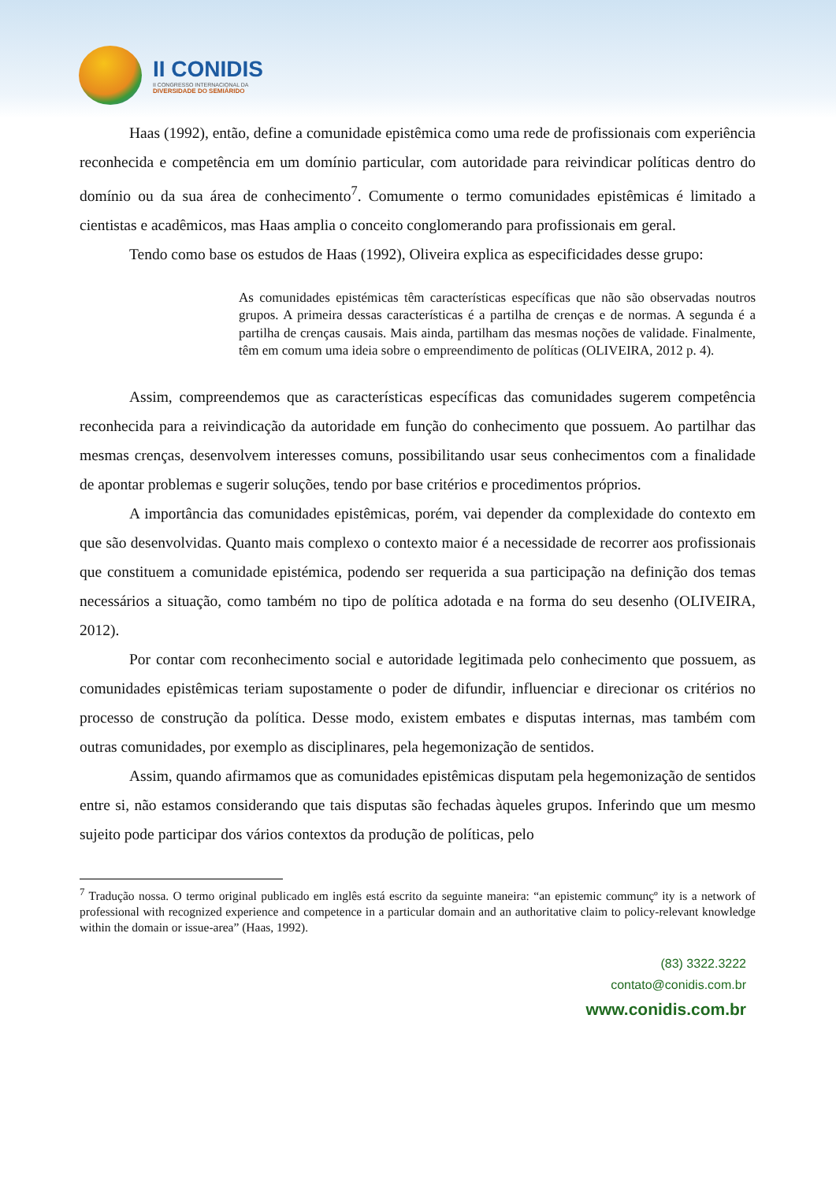II CONIDIS
II CONGRESSO INTERNACIONAL DA
DIVERSIDADE DO SEMIÁRIDO
Haas (1992), então, define a comunidade epistêmica como uma rede de profissionais com experiência reconhecida e competência em um domínio particular, com autoridade para reivindicar políticas dentro do domínio ou da sua área de conhecimento<sup>7</sup>. Comumente o termo comunidades epistêmicas é limitado a cientistas e acadêmicos, mas Haas amplia o conceito conglomerando para profissionais em geral.
Tendo como base os estudos de Haas (1992), Oliveira explica as especificidades desse grupo:
As comunidades epistémicas têm características específicas que não são observadas noutros grupos. A primeira dessas características é a partilha de crenças e de normas. A segunda é a partilha de crenças causais. Mais ainda, partilham das mesmas noções de validade. Finalmente, têm em comum uma ideia sobre o empreendimento de políticas (OLIVEIRA, 2012 p. 4).
Assim, compreendemos que as características específicas das comunidades sugerem competência reconhecida para a reivindicação da autoridade em função do conhecimento que possuem. Ao partilhar das mesmas crenças, desenvolvem interesses comuns, possibilitando usar seus conhecimentos com a finalidade de apontar problemas e sugerir soluções, tendo por base critérios e procedimentos próprios.
A importância das comunidades epistêmicas, porém, vai depender da complexidade do contexto em que são desenvolvidas. Quanto mais complexo o contexto maior é a necessidade de recorrer aos profissionais que constituem a comunidade epistémica, podendo ser requerida a sua participação na definição dos temas necessários a situação, como também no tipo de política adotada e na forma do seu desenho (OLIVEIRA, 2012).
Por contar com reconhecimento social e autoridade legitimada pelo conhecimento que possuem, as comunidades epistêmicas teriam supostamente o poder de difundir, influenciar e direcionar os critérios no processo de construção da política. Desse modo, existem embates e disputas internas, mas também com outras comunidades, por exemplo as disciplinares, pela hegemonização de sentidos.
Assim, quando afirmamos que as comunidades epistêmicas disputam pela hegemonização de sentidos entre si, não estamos considerando que tais disputas são fechadas àqueles grupos. Inferindo que um mesmo sujeito pode participar dos vários contextos da produção de políticas, pelo
<sup>7</sup> Tradução nossa. O termo original publicado em inglês está escrito da seguinte maneira: “an epistemic communçº ity is a network of professional with recognized experience and competence in a particular domain and an authoritative claim to policy-relevant knowledge within the domain or issue-area” (Haas, 1992).
(83) 3322.3222
contato@conidis.com.br
www.conidis.com.br